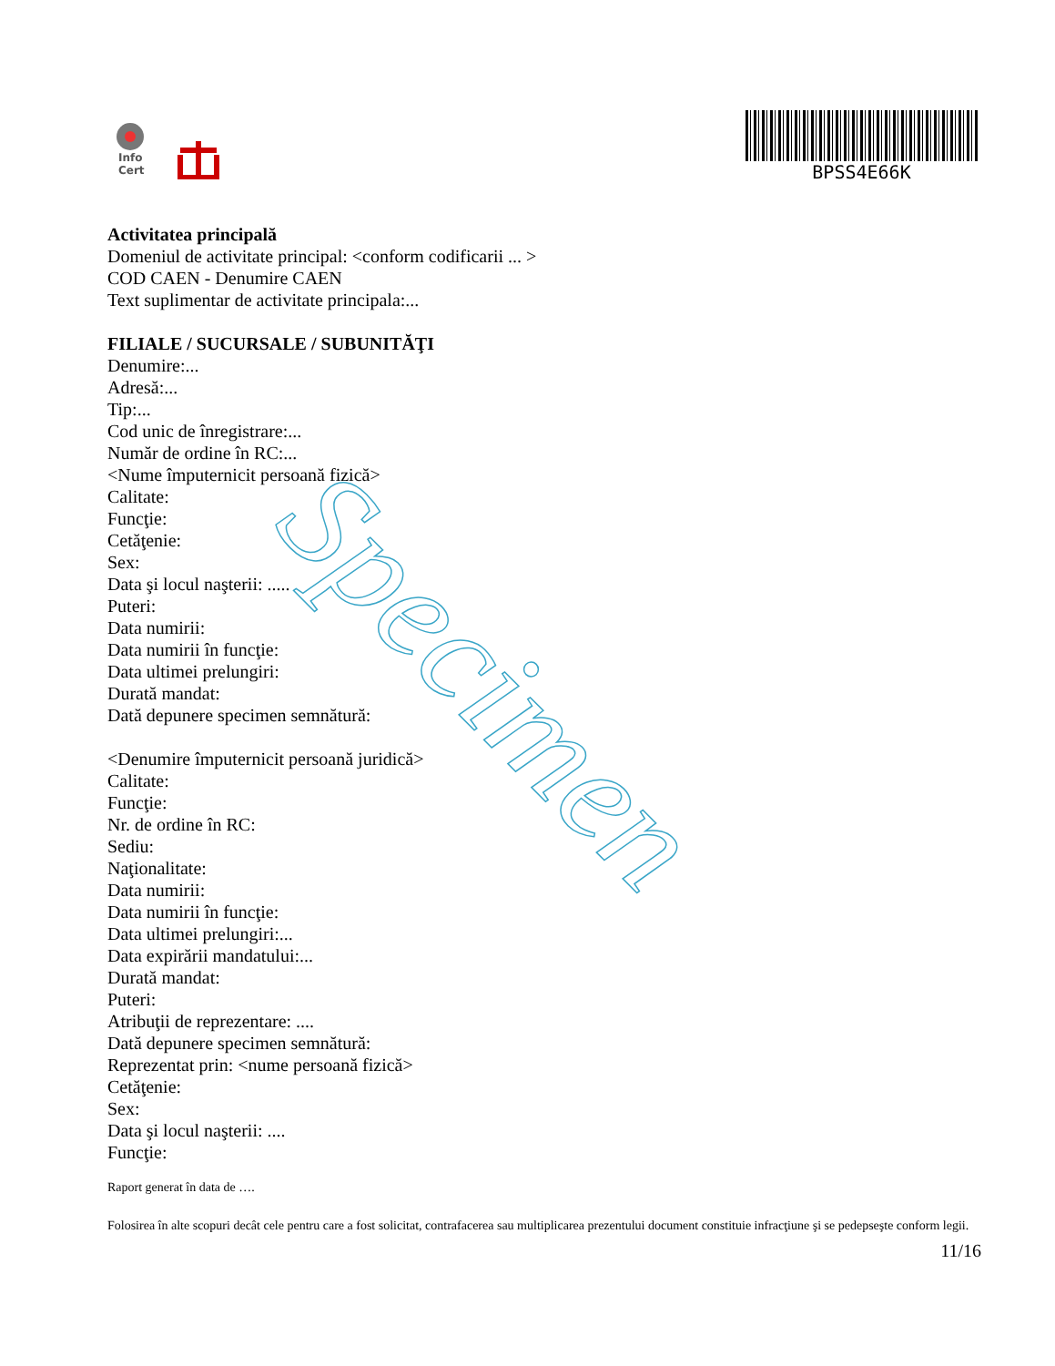Info
Cert
BPSS4E66K
Activitatea principală
Domeniul de activitate principal: <conform codificarii ... >
COD CAEN - Denumire CAEN
Text suplimentar de activitate principala:...
FILIALE / SUCURSALE / SUBUNITĂŢI
Denumire:...
Adresă:...
Tip:...
Cod unic de înregistrare:...
Număr de ordine în RC:...
<Nume împuternicit persoană fizică>
Calitate:
Funcţie:
Cetăţenie:
Sex:
Data şi locul naşterii: .....
Puteri:
Data numirii:
Data numirii în funcţie:
Data ultimei prelungiri:
Durată mandat:
Dată depunere specimen semnătură:
<Denumire împuternicit persoană juridică>
Calitate:
Funcţie:
Nr. de ordine în RC:
Sediu:
Naţionalitate:
Data numirii:
Data numirii în funcţie:
Data ultimei prelungiri:...
Data expirării mandatului:...
Durată mandat:
Puteri:
Atribuţii de reprezentare: ....
Dată depunere specimen semnătură:
Reprezentat prin: <nume persoană fizică>
Cetăţenie:
Sex:
Data şi locul naşterii: ....
Funcţie:
Raport generat în data de ….
Folosirea în alte scopuri decât cele pentru care a fost solicitat, contrafacerea sau multiplicarea prezentului document constituie infracţiune şi se pedepseşte conform legii.
11/16
Specimen